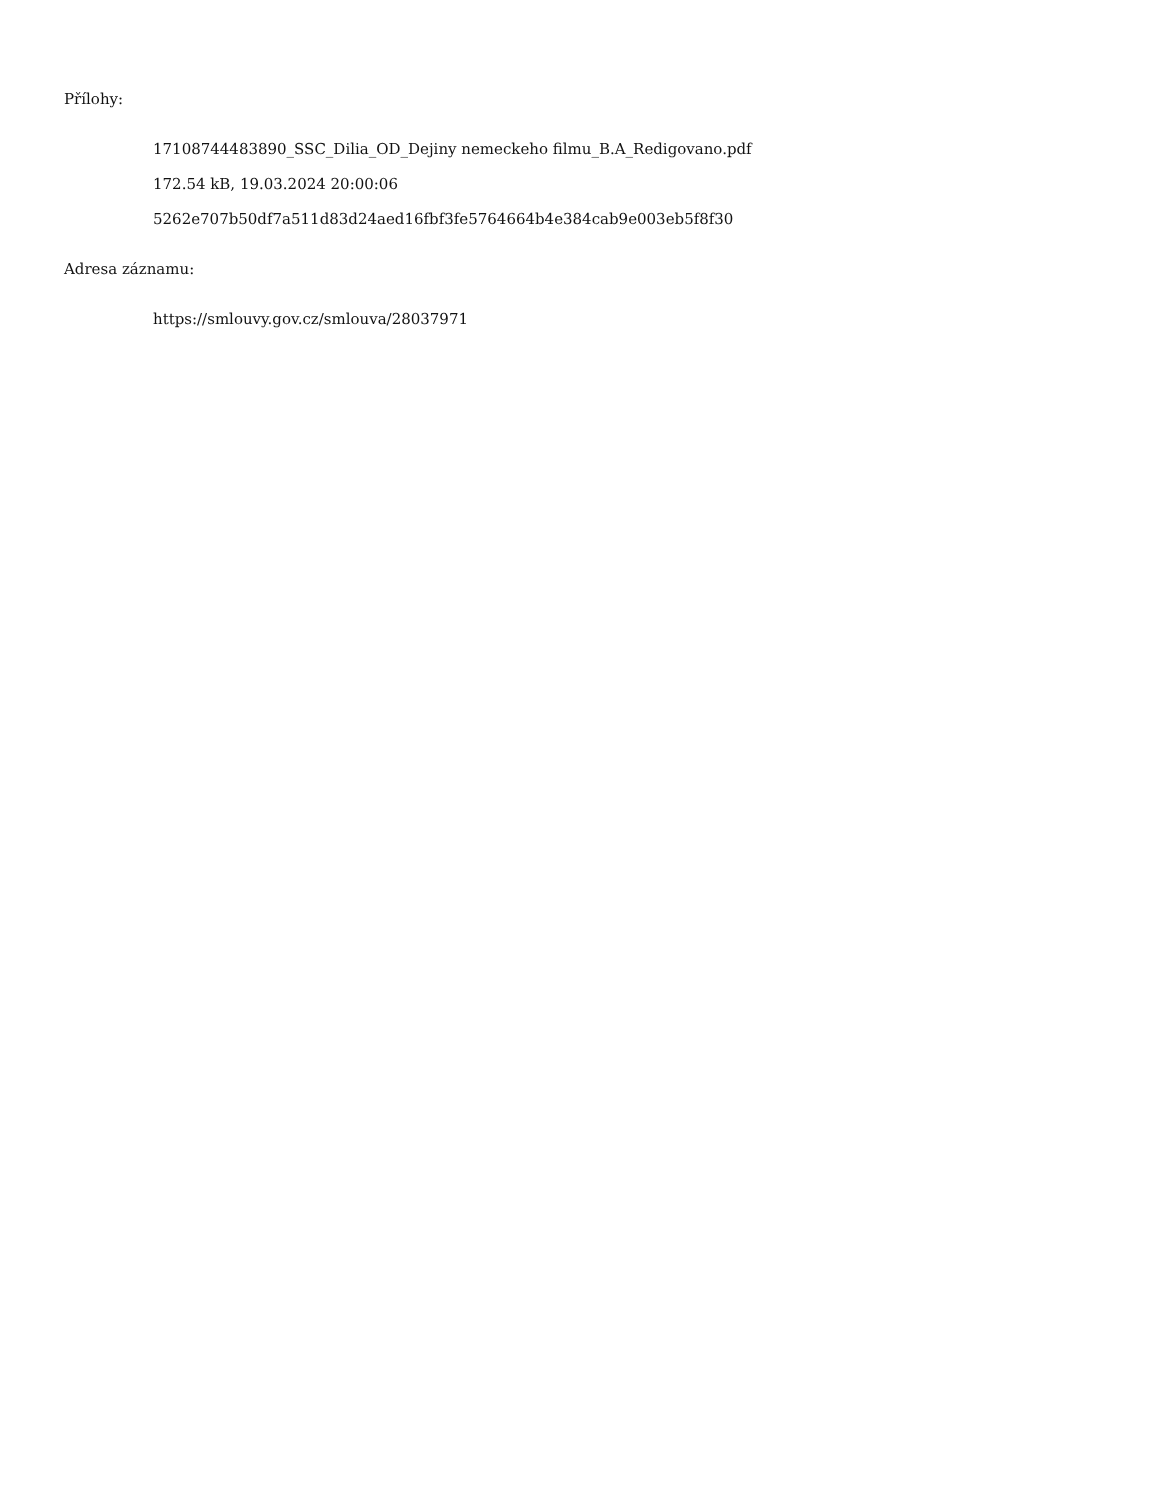Přílohy:
17108744483890_SSC_Dilia_OD_Dejiny nemeckeho filmu_B.A_Redigovano.pdf
172.54 kB, 19.03.2024 20:00:06
5262e707b50df7a511d83d24aed16fbf3fe5764664b4e384cab9e003eb5f8f30
Adresa záznamu:
https://smlouvy.gov.cz/smlouva/28037971